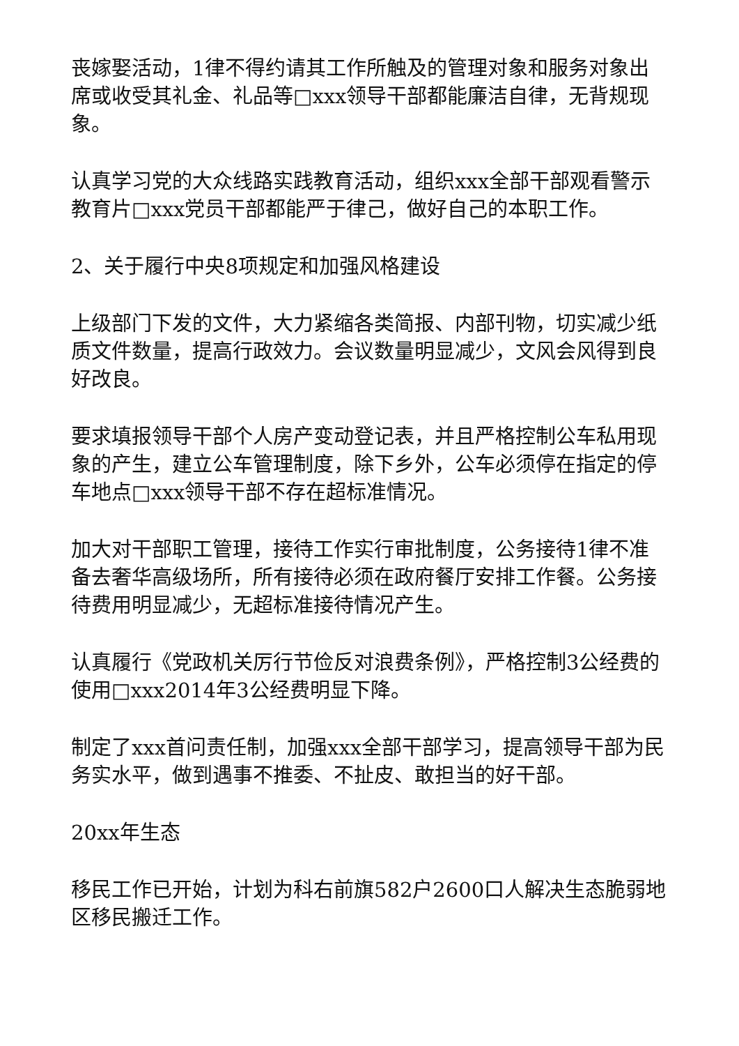丧嫁娶活动，1律不得约请其工作所触及的管理对象和服务对象出席或收受其礼金、礼品等□xxx领导干部都能廉洁自律，无背规现象。
认真学习党的大众线路实践教育活动，组织xxx全部干部观看警示教育片□xxx党员干部都能严于律己，做好自己的本职工作。
2、关于履行中央8项规定和加强风格建设
上级部门下发的文件，大力紧缩各类简报、内部刊物，切实减少纸质文件数量，提高行政效力。会议数量明显减少，文风会风得到良好改良。
要求填报领导干部个人房产变动登记表，并且严格控制公车私用现象的产生，建立公车管理制度，除下乡外，公车必须停在指定的停车地点□xxx领导干部不存在超标准情况。
加大对干部职工管理，接待工作实行审批制度，公务接待1律不准备去奢华高级场所，所有接待必须在政府餐厅安排工作餐。公务接待费用明显减少，无超标准接待情况产生。
认真履行《党政机关厉行节俭反对浪费条例》，严格控制3公经费的使用□xxx2014年3公经费明显下降。
制定了xxx首问责任制，加强xxx全部干部学习，提高领导干部为民务实水平，做到遇事不推委、不扯皮、敢担当的好干部。
20xx年生态
移民工作已开始，计划为科右前旗582户2600口人解决生态脆弱地区移民搬迁工作。